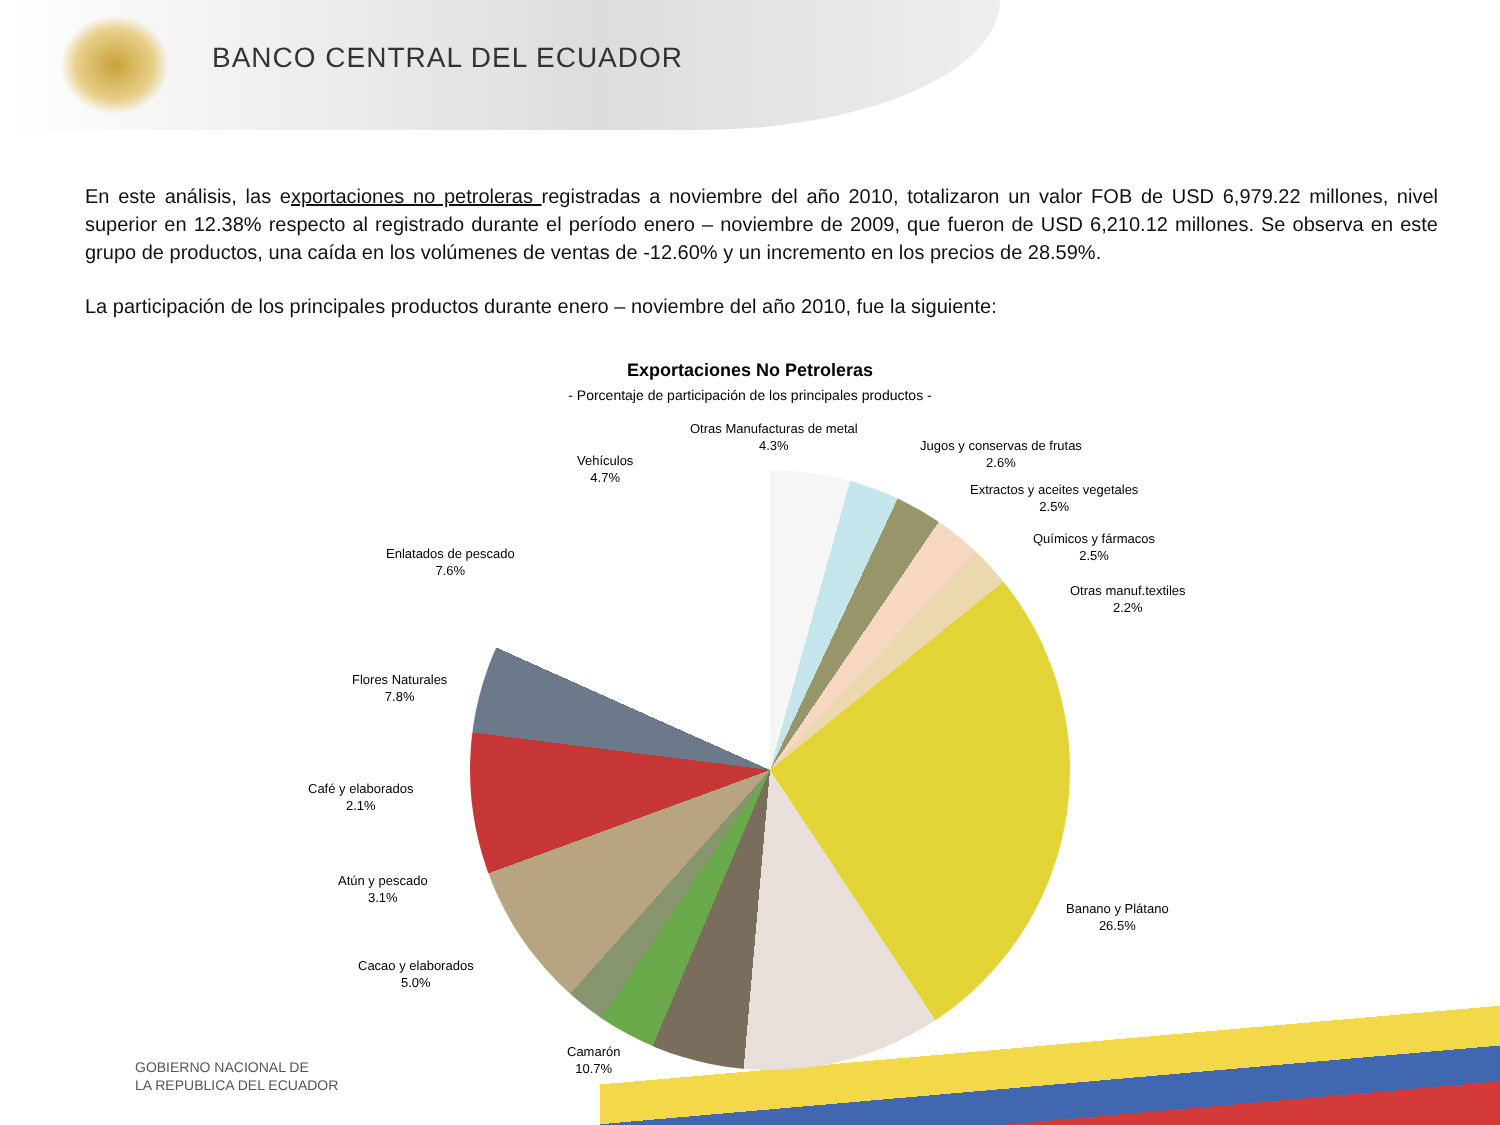BANCO CENTRAL DEL ECUADOR
En este análisis, las exportaciones no petroleras registradas a noviembre del año 2010, totalizaron un valor FOB de USD 6,979.22 millones, nivel superior en 12.38% respecto al registrado durante el período enero – noviembre de 2009, que fueron de USD 6,210.12 millones. Se observa en este grupo de productos, una caída en los volúmenes de ventas de -12.60% y un incremento en los precios de 28.59%.
La participación de los principales productos durante enero – noviembre del año 2010, fue la siguiente:
Exportaciones No Petroleras
- Porcentaje de participación de los principales productos -
Otras Manufacturas de metal
4.3%
Jugos y conservas de frutas
2.6%
Extractos y aceites vegetales
2.5%
Químicos y fármacos
2.5%
Otras manuf.textiles
2.2%
Banano y Plátano
26.5%
Camarón
10.7%
Cacao y elaborados
5.0%
Atún y pescado
3.1%
Café y elaborados
2.1%
Flores Naturales
7.8%
Enlatados de pescado
7.6%
Vehículos
4.7%
GOBIERNO NACIONAL DE
LA REPUBLICA DEL ECUADOR